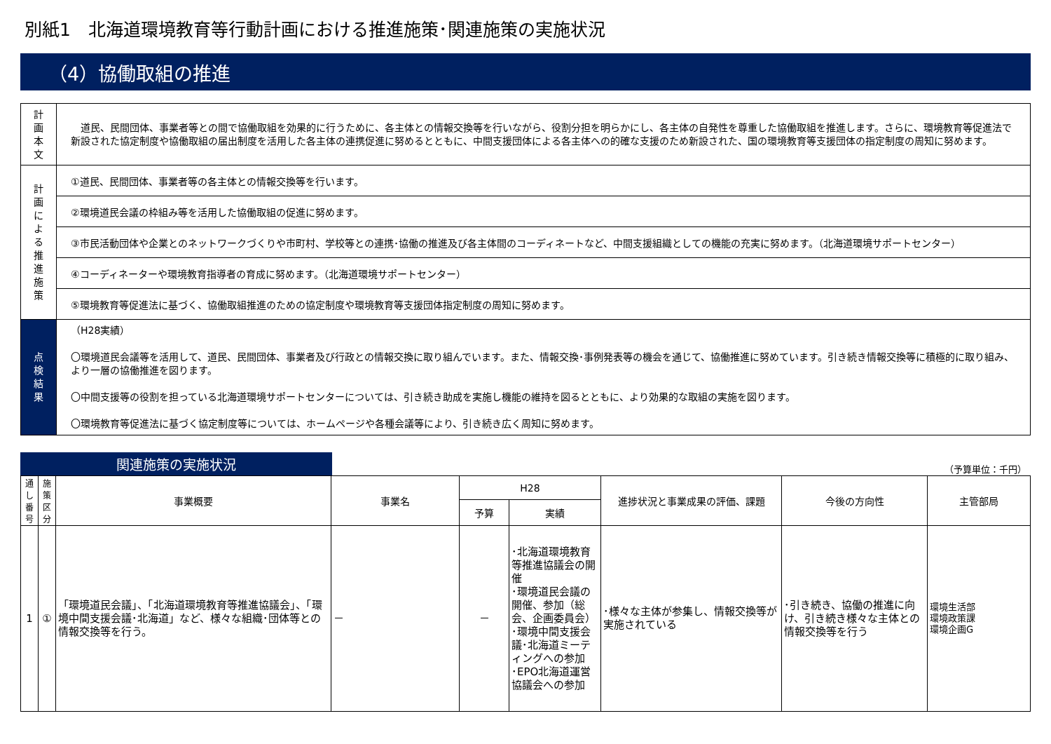別紙1　北海道環境教育等行動計画における推進施策･関連施策の実施状況
（4）協働取組の推進
| 計 画 本 文 | 道民、民間団体、事業者等との間で協働取組を効果的に行うために、各主体との情報交換等を行いながら、役割分担を明らかにし、各主体の自発性を尊重した協働取組を推進します。さらに、環境教育等促進法で新設された協定制度や協働取組の届出制度を活用した各主体の連携促進に努めるとともに、中間支援団体による各主体への的確な支援のため新設された、国の環境教育等支援団体の指定制度の周知に努めます。 |
| 計 画 に よ る 推 進 施 策 | ①道民、民間団体、事業者等の各主体との情報交換等を行います。 |
| | ②環境道民会議の枠組み等を活用した協働取組の促進に努めます。 |
| | ③市民活動団体や企業とのネットワークづくりや市町村、学校等との連携･協働の推進及び各主体間のコーディネートなど、中間支援組織としての機能の充実に努めます。（北海道環境サポートセンター） |
| | ④コーディネーターや環境教育指導者の育成に努めます。（北海道環境サポートセンター） |
| | ⑤環境教育等促進法に基づく、協働取組推進のための協定制度や環境教育等支援団体指定制度の周知に努めます。 |
| 点 検 結 果 | （H28実績） 〇環境道民会議等を活用して、道民、民間団体、事業者及び行政との情報交換に取り組んでいます。また、情報交換･事例発表等の機会を通じて、協働推進に努めています。引き続き情報交換等に積極的に取り組み、より一層の協働推進を図ります。 〇中間支援等の役割を担っている北海道環境サポートセンターについては、引き続き助成を実施し機能の維持を図るとともに、より効果的な取組の実施を図ります。 〇環境教育等促進法に基づく協定制度等については、ホームページや各種会議等により、引き続き広く周知に努めます。 |
関連施策の実施状況
（予算単位：千円）
| 通し番号 | 施策区分 | 事業概要 | 事業名 | H28 | | 進捗状況と事業成果の評価、課題 | 今後の方向性 | 主管部局 |
| --- | --- | --- | --- | --- | --- | --- | --- | --- |
| | | | | 予算 | 実績 | | | |
| 1 | ① | 「環境道民会議」、「北海道環境教育等推進協議会」、「環境中間支援会議･北海道」など、様々な組織･団体等との情報交換等を行う。 | － | － | ･北海道環境教育等推進協議会の開催 ･環境道民会議の開催、参加（総会、企画委員会） ･環境中間支援会議･北海道ミーティングへの参加 ･EPO北海道運営協議会への参加 | ･様々な主体が参集し、情報交換等が実施されている | ･引き続き、協働の推進に向け、引き続き様々な主体との情報交換等を行う | 環境生活部 環境政策課 環境企画G |